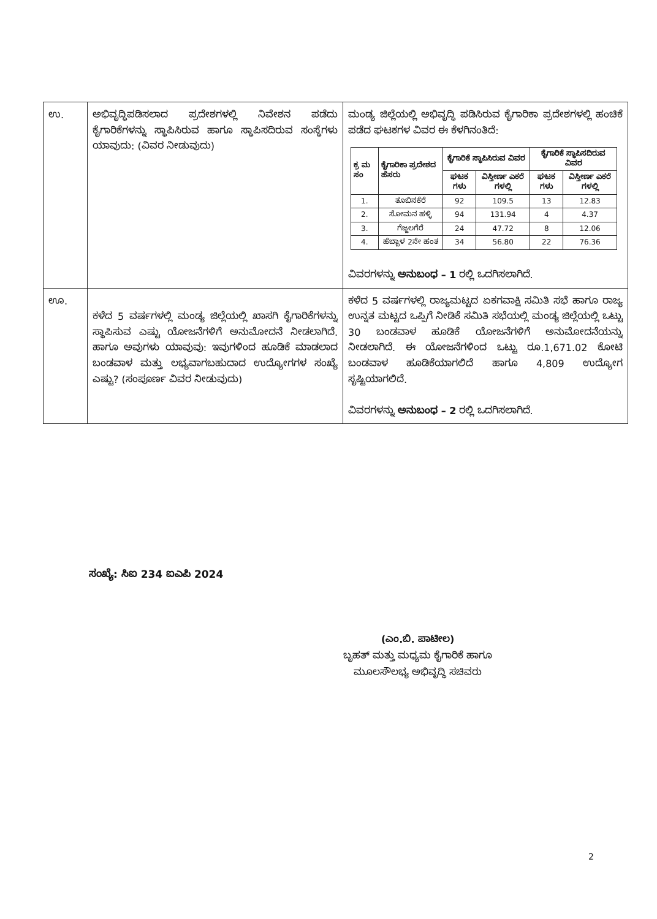| ಉ. | ಅಭಿವೃದ್ಧಿಪಡಿಸಲಾದ ಪ್ರದೇಶಗಳಲ್ಲಿ ನಿವೇಶನ ಪಡೆದು ಕೈಗಾರಿಕೆಗಳನ್ನು ಸ್ಥಾಪಿಸಿರುವ ಹಾಗೂ ಸ್ಥಾಪಿಸದಿರುವ ಸಂಸ್ಥೆಗಳು ಯಾವುದು: (ವಿವರ ನೀಡುವುದು) | ಮಂಡ್ಯ ಜಿಲ್ಲೆಯಲ್ಲಿ ಅಭಿವೃದ್ಧಿ ಪಡಿಸಿರುವ ಕೈಗಾರಿಕಾ ಪ್ರದೇಶಗಳಲ್ಲಿ ಹಂಚಿಕೆ ಪಡೆದ ಘಟಕಗಳ ವಿವರ ಈ ಕೆಳಗಿನಂತಿದೆ: / ಕ್ರ ಮ ಸಂ / ಕೈಗಾರಿಕಾ ಪ್ರದೇಶದ ಹೆಸರು / ಕೈಗಾರಿಕೆ ಸ್ಥಾಪಿಸಿರುವ ವಿವರ / / ಕೈಗಾರಿಕೆ ಸ್ಥಾಪಿಸದಿರುವ ವಿವರ / / / --- / --- / --- / --- / --- / --- / / / / ಘಟಕ ಗಳು / ವಿಸ್ತೀರ್ಣ ಎಕರೆ ಗಳಲ್ಲಿ / ಘಟಕ ಗಳು / ವಿಸ್ತೀರ್ಣ ಎಕರೆ ಗಳಲ್ಲಿ / / 1. / ತೂಬಿನಕೆರೆ / 92 / 109.5 / 13 / 12.83 / / 2. / ಸೋಮನ ಹಳ್ಳಿ / 94 / 131.94 / 4 / 4.37 / / 3. / ಗೆಜ್ಜಲಗೆರೆ / 24 / 47.72 / 8 / 12.06 / / 4. / ಹೆಬ್ಬಾಳ 2ನೇ ಹಂತ / 34 / 56.80 / 22 / 76.36 / ವಿವರಗಳನ್ನು ಅನುಬಂಧ – 1 ರಲ್ಲಿ ಒದಗಿಸಲಾಗಿದೆ. |
| ಊ. | ಕಳೆದ 5 ವರ್ಷಗಳಲ್ಲಿ ಮಂಡ್ಯ ಜಿಲ್ಲೆಯಲ್ಲಿ ಖಾಸಗಿ ಕೈಗಾರಿಕೆಗಳನ್ನು ಸ್ಥಾಪಿಸುವ ಎಷ್ಟು ಯೋಜನೆಗಳಿಗೆ ಅನುಮೋದನೆ ನೀಡಲಾಗಿದೆ. ಹಾಗೂ ಅವುಗಳು ಯಾವುವು: ಇವುಗಳಿಂದ ಹೂಡಿಕೆ ಮಾಡಲಾದ ಬಂಡವಾಳ ಮತ್ತು ಲಭ್ಯವಾಗಬಹುದಾದ ಉದ್ಯೋಗಗಳ ಸಂಖ್ಯೆ ಎಷ್ಟು? (ಸಂಪೂರ್ಣ ವಿವರ ನೀಡುವುದು) | ಕಳೆದ 5 ವರ್ಷಗಳಲ್ಲಿ ರಾಜ್ಯಮಟ್ಟದ ಏಕಗವಾಕ್ಷಿ ಸಮಿತಿ ಸಭೆ ಹಾಗೂ ರಾಜ್ಯ ಉನ್ನತ ಮಟ್ಟದ ಒಪ್ಪಿಗೆ ನೀಡಿಕೆ ಸಮಿತಿ ಸಭೆಯಲ್ಲಿ ಮಂಡ್ಯ ಜಿಲ್ಲೆಯಲ್ಲಿ ಒಟ್ಟು 30 ಬಂಡವಾಳ ಹೂಡಿಕೆ ಯೋಜನೆಗಳಿಗೆ ಅನುಮೋದನೆಯನ್ನು ನೀಡಲಾಗಿದೆ. ಈ ಯೋಜನೆಗಳಿಂದ ಒಟ್ಟು ರೂ.1,671.02 ಕೋಟಿ ಬಂಡವಾಳ ಹೂಡಿಕೆಯಾಗಲಿದೆ ಹಾಗೂ 4,809 ಉದ್ಯೋಗ ಸೃಷ್ಟಿಯಾಗಲಿದೆ. ವಿವರಗಳನ್ನು ಅನುಬಂಧ – 2 ರಲ್ಲಿ ಒದಗಿಸಲಾಗಿದೆ. |
ಸಂಖ್ಯೆ: ಸಿಐ 234 ಐಎಪಿ 2024
(ಎಂ.ಬಿ. ಪಾಟೀಲ)
ಬೃಹತ್ ಮತ್ತು ಮಧ್ಯಮ ಕೈಗಾರಿಕೆ ಹಾಗೂ
ಮೂಲಸೌಲಭ್ಯ ಅಭಿವೃದ್ಧಿ ಸಚಿವರು
2